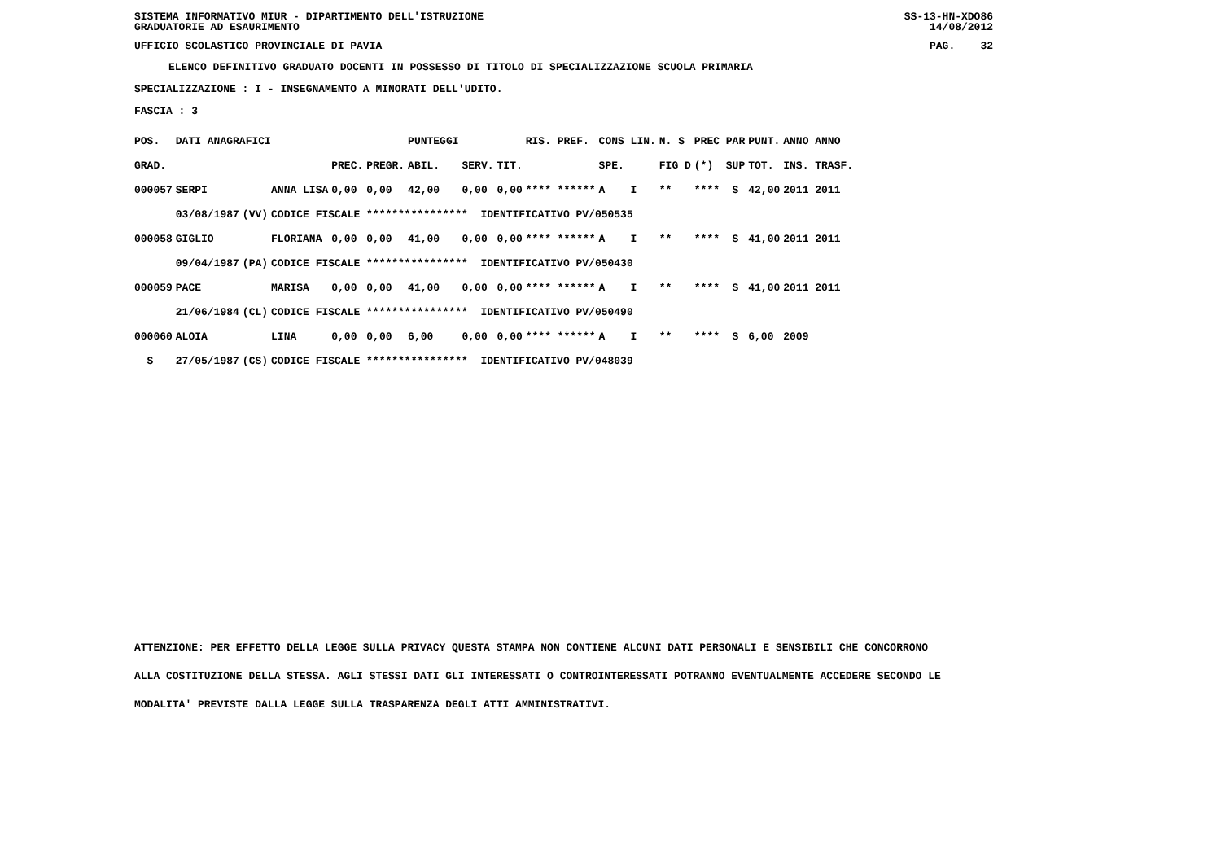SISTEMA INFORMATIVO MIUR - DIPARTIMENTO DELL'ISTRUZIONE SS-13-HN-XDO86
GRADUATORIE AD ESAURIMENTO 14/08/2012
UFFICIO SCOLASTICO PROVINCIALE DI PAVIA PAG. 32
ELENCO DEFINITIVO GRADUATO DOCENTI IN POSSESSO DI TITOLO DI SPECIALIZZAZIONE SCUOLA PRIMARIA
SPECIALIZZAZIONE : I - INSEGNAMENTO A MINORATI DELL'UDITO.
FASCIA : 3
| POS. | DATI ANAGRAFICI | | | | | PUNTEGGI | | | RIS. PREF. | CONS LIN. | N. S | PREC PAR | PUNT. | ANNO ANNO |
| --- | --- | --- | --- | --- | --- | --- | --- | --- | --- | --- | --- | --- | --- | --- |
| GRAD. | | | | PREC. | PREGR. | ABIL. | SERV. | TIT. | | SPE. | FIG D | (*) SUP | TOT. | INS. TRASF. |
| 000057 | SERPI | | ANNA LISA | 0,00 | 0,00 | 42,00 | 0,00 | 0,00 | **** ****** | A I | ** | **** S | 42,00 | 2011 2011 |
| | 03/08/1987 | (VV) | CODICE FISCALE **************** IDENTIFICATIVO PV/050535 | | | | | | | | | | | |
| 000058 | GIGLIO | | FLORIANA | 0,00 | 0,00 | 41,00 | 0,00 | 0,00 | **** ****** | A I | ** | **** S | 41,00 | 2011 2011 |
| | 09/04/1987 | (PA) | CODICE FISCALE **************** IDENTIFICATIVO PV/050430 | | | | | | | | | | | |
| 000059 | PACE | | MARISA | 0,00 | 0,00 | 41,00 | 0,00 | 0,00 | **** ****** | A I | ** | **** S | 41,00 | 2011 2011 |
| | 21/06/1984 | (CL) | CODICE FISCALE **************** IDENTIFICATIVO PV/050490 | | | | | | | | | | | |
| 000060 | ALOIA | | LINA | 0,00 | 0,00 | 6,00 | 0,00 | 0,00 | **** ****** | A I | ** | **** S | 6,00 | 2009 |
| S | 27/05/1987 | (CS) | CODICE FISCALE **************** IDENTIFICATIVO PV/048039 | | | | | | | | | | | |
ATTENZIONE: PER EFFETTO DELLA LEGGE SULLA PRIVACY QUESTA STAMPA NON CONTIENE ALCUNI DATI PERSONALI E SENSIBILI CHE CONCORRONO
ALLA COSTITUZIONE DELLA STESSA. AGLI STESSI DATI GLI INTERESSATI O CONTROINTERESSATI POTRANNO EVENTUALMENTE ACCEDERE SECONDO LE
MODALITA' PREVISTE DALLA LEGGE SULLA TRASPARENZA DEGLI ATTI AMMINISTRATIVI.